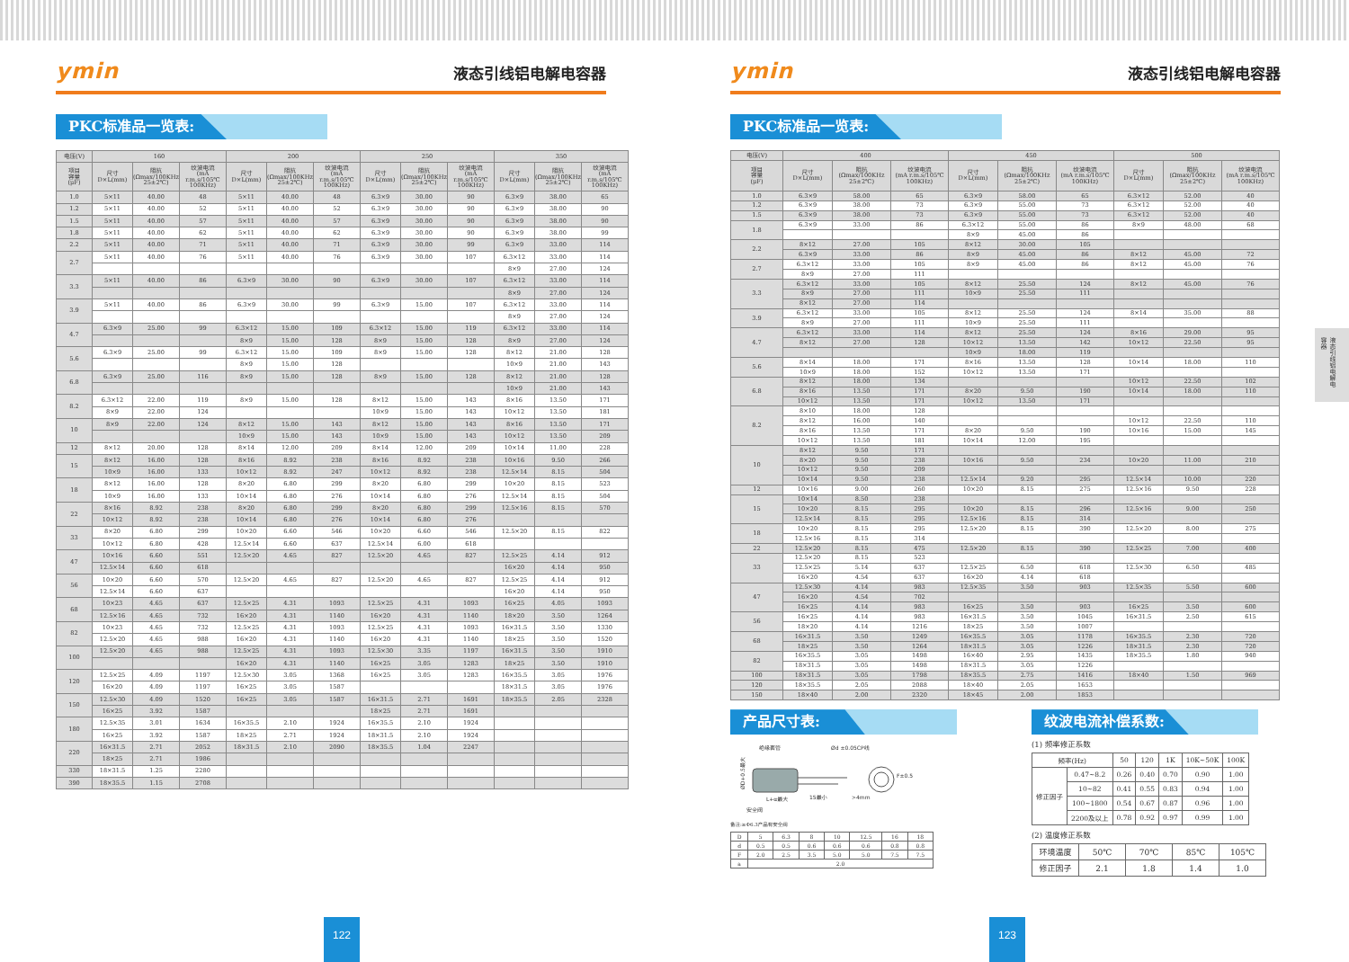ymin
液态引线铝电解电容器
PKC标准品一览表:
| 电压(V) | 160 | | | 200 | | | 250 | | | 350 | | |
| --- | --- | --- | --- | --- | --- | --- | --- | --- | --- | --- | --- | --- |
| 项目 容量 (μF) | 尺寸 D×L(mm) | 阻抗 (Ωmax/100KHz 25±2℃) | 纹波电流 (mA r.m.s/105℃ 100KHz) | 尺寸 D×L(mm) | 阻抗 (Ωmax/100KHz 25±2℃) | 纹波电流 (mA r.m.s/105℃ 100KHz) | 尺寸 D×L(mm) | 阻抗 (Ωmax/100KHz 25±2℃) | 纹波电流 (mA r.m.s/105℃ 100KHz) | 尺寸 D×L(mm) | 阻抗 (Ωmax/100KHz 25±2℃) | 纹波电流 (mA r.m.s/105℃ 100KHz) |
| 1.0 | 5×11 | 40.00 | 48 | 5×11 | 40.00 | 48 | 6.3×9 | 30.00 | 90 | 6.3×9 | 38.00 | 65 |
| 1.2 | 5×11 | 40.00 | 52 | 5×11 | 40.00 | 52 | 6.3×9 | 30.00 | 90 | 6.3×9 | 38.00 | 90 |
| 1.5 | 5×11 | 40.00 | 57 | 5×11 | 40.00 | 57 | 6.3×9 | 30.00 | 90 | 6.3×9 | 38.00 | 90 |
| 1.8 | 5×11 | 40.00 | 62 | 5×11 | 40.00 | 62 | 6.3×9 | 30.00 | 90 | 6.3×9 | 38.00 | 99 |
| 2.2 | 5×11 | 40.00 | 71 | 5×11 | 40.00 | 71 | 6.3×9 | 30.00 | 99 | 6.3×9 | 33.00 | 114 |
| 2.7 | 5×11 | 40.00 | 76 | 5×11 | 40.00 | 76 | 6.3×9 | 30.00 | 107 | 6.3×12 | 33.00 | 114 |
| | | | | | | | | | | 8×9 | 27.00 | 124 |
| 3.3 | 5×11 | 40.00 | 86 | 6.3×9 | 30.00 | 90 | 6.3×9 | 30.00 | 107 | 6.3×12 | 33.00 | 114 |
| | | | | | | | | | | 8×9 | 27.00 | 124 |
| 3.9 | 5×11 | 40.00 | 86 | 6.3×9 | 30.00 | 99 | 6.3×9 | 15.00 | 107 | 6.3×12 | 33.00 | 114 |
| | | | | | | | | | | 8×9 | 27.00 | 124 |
| 4.7 | 6.3×9 | 25.00 | 99 | 6.3×12 | 15.00 | 109 | 6.3×12 | 15.00 | 119 | 6.3×12 | 33.00 | 114 |
| | | | | 8×9 | 15.00 | 128 | 8×9 | 15.00 | 128 | 8×9 | 27.00 | 124 |
| 5.6 | 6.3×9 | 25.00 | 99 | 6.3×12 | 15.00 | 109 | 8×9 | 15.00 | 128 | 8×12 | 21.00 | 128 |
| | | | | 8×9 | 15.00 | 128 | | | | 10×9 | 21.00 | 143 |
| 6.8 | 6.3×9 | 25.00 | 116 | 8×9 | 15.00 | 128 | 8×9 | 15.00 | 128 | 8×12 | 21.00 | 128 |
| | | | | | | | | | | 10×9 | 21.00 | 143 |
| 8.2 | 6.3×12 | 22.00 | 119 | 8×9 | 15.00 | 128 | 8×12 | 15.00 | 143 | 8×16 | 13.50 | 171 |
| | 8×9 | 22.00 | 124 | | | | 10×9 | 15.00 | 143 | 10×12 | 13.50 | 181 |
| 10 | 8×9 | 22.00 | 124 | 8×12 | 15.00 | 143 | 8×12 | 15.00 | 143 | 8×16 | 13.50 | 171 |
| | | | | 10×9 | 15.00 | 143 | 10×9 | 15.00 | 143 | 10×12 | 13.50 | 209 |
| 12 | 8×12 | 20.00 | 128 | 8×14 | 12.00 | 209 | 8×14 | 12.00 | 209 | 10×14 | 11.00 | 228 |
| 15 | 8×12 | 16.00 | 128 | 8×16 | 8.92 | 238 | 8×16 | 8.92 | 238 | 10×16 | 9.50 | 266 |
| | 10×9 | 16.00 | 133 | 10×12 | 8.92 | 247 | 10×12 | 8.92 | 238 | 12.5×14 | 8.15 | 504 |
| 18 | 8×12 | 16.00 | 128 | 8×20 | 6.80 | 299 | 8×20 | 6.80 | 299 | 10×20 | 8.15 | 523 |
| | 10×9 | 16.00 | 133 | 10×14 | 6.80 | 276 | 10×14 | 6.80 | 276 | 12.5×14 | 8.15 | 504 |
| 22 | 8×16 | 8.92 | 238 | 8×20 | 6.80 | 299 | 8×20 | 6.80 | 299 | 12.5×16 | 8.15 | 570 |
| | 10×12 | 8.92 | 238 | 10×14 | 6.80 | 276 | 10×14 | 6.80 | 276 | | | |
| 33 | 8×20 | 6.80 | 299 | 10×20 | 6.60 | 546 | 10×20 | 6.60 | 546 | 12.5×20 | 8.15 | 822 |
| | 10×12 | 6.80 | 428 | 12.5×14 | 6.60 | 637 | 12.5×14 | 6.00 | 618 | | | |
| 47 | 10×16 | 6.60 | 551 | 12.5×20 | 4.65 | 827 | 12.5×20 | 4.65 | 827 | 12.5×25 | 4.14 | 912 |
| | 12.5×14 | 6.60 | 618 | | | | | | | 16×20 | 4.14 | 950 |
| 56 | 10×20 | 6.60 | 570 | 12.5×20 | 4.65 | 827 | 12.5×20 | 4.65 | 827 | 12.5×25 | 4.14 | 912 |
| | 12.5×14 | 6.60 | 637 | | | | | | | 16×20 | 4.14 | 950 |
| 68 | 10×23 | 4.65 | 637 | 12.5×25 | 4.31 | 1093 | 12.5×25 | 4.31 | 1093 | 16×25 | 4.05 | 1093 |
| | 12.5×16 | 4.65 | 732 | 16×20 | 4.31 | 1140 | 16×20 | 4.31 | 1140 | 18×20 | 3.50 | 1264 |
| 82 | 10×23 | 4.65 | 732 | 12.5×25 | 4.31 | 1093 | 12.5×25 | 4.31 | 1093 | 16×31.5 | 3.50 | 1330 |
| | 12.5×20 | 4.65 | 988 | 16×20 | 4.31 | 1140 | 16×20 | 4.31 | 1140 | 18×25 | 3.50 | 1520 |
| 100 | 12.5×20 | 4.65 | 988 | 12.5×25 | 4.31 | 1093 | 12.5×30 | 3.35 | 1197 | 16×31.5 | 3.50 | 1910 |
| | | | | 16×20 | 4.31 | 1140 | 16×25 | 3.05 | 1283 | 18×25 | 3.50 | 1910 |
| 120 | 12.5×25 | 4.09 | 1197 | 12.5×30 | 3.05 | 1368 | 16×25 | 3.05 | 1283 | 16×35.5 | 3.05 | 1976 |
| | 16×20 | 4.09 | 1197 | 16×25 | 3.05 | 1587 | | | | 18×31.5 | 3.05 | 1976 |
| 150 | 12.5×30 | 4.09 | 1520 | 16×25 | 3.05 | 1587 | 16×31.5 | 2.71 | 1691 | 18×35.5 | 2.05 | 2328 |
| | 16×25 | 3.92 | 1587 | | | | 18×25 | 2.71 | 1691 | | | |
| 180 | 12.5×35 | 3.01 | 1634 | 16×35.5 | 2.10 | 1924 | 16×35.5 | 2.10 | 1924 | | | |
| | 16×25 | 3.92 | 1587 | 18×25 | 2.71 | 1924 | 18×31.5 | 2.10 | 1924 | | | |
| 220 | 16×31.5 | 2.71 | 2052 | 18×31.5 | 2.10 | 2090 | 18×35.5 | 1.04 | 2247 | | | |
| | 18×25 | 2.71 | 1986 | | | | | | | | | |
| 330 | 18×31.5 | 1.25 | 2280 | | | | | | | | | |
| 390 | 18×35.5 | 1.15 | 2708 | | | | | | | | | |
122
ymin
液态引线铝电解电容器
PKC标准品一览表:
| 电压(V) | 400 | | | 450 | | | 500 | | |
| --- | --- | --- | --- | --- | --- | --- | --- | --- | --- |
| 项目 容量 (μF) | 尺寸 D×L(mm) | 阻抗 (Ωmax/100KHz 25±2℃) | 纹波电流 (mA r.m.s/105℃ 100KHz) | 尺寸 D×L(mm) | 阻抗 (Ωmax/100KHz 25±2℃) | 纹波电流 (mA r.m.s/105℃ 100KHz) | 尺寸 D×L(mm) | 阻抗 (Ωmax/100KHz 25±2℃) | 纹波电流 (mA r.m.s/105℃ 100KHz) |
| 1.0 | 6.3×9 | 58.00 | 65 | 6.3×9 | 58.00 | 65 | 6.3×12 | 52.00 | 40 |
| 1.2 | 6.3×9 | 38.00 | 73 | 6.3×9 | 55.00 | 73 | 6.3×12 | 52.00 | 40 |
| 1.5 | 6.3×9 | 38.00 | 73 | 6.3×9 | 55.00 | 73 | 6.3×12 | 52.00 | 40 |
| 1.8 | 6.3×9 | 33.00 | 86 | 6.3×12 | 55.00 | 86 | 8×9 | 48.00 | 68 |
| | | | | 8×9 | 45.00 | 86 | | | |
| 2.2 | 8×12 | 27.00 | 105 | 8×12 | 30.00 | 105 | | | |
| | 6.3×9 | 33.00 | 86 | 8×9 | 45.00 | 86 | 8×12 | 45.00 | 72 |
| 2.7 | 6.3×12 | 33.00 | 105 | 8×9 | 45.00 | 86 | 8×12 | 45.00 | 76 |
| | 8×9 | 27.00 | 111 | | | | | | |
| 3.3 | 6.3×12 | 33.00 | 105 | 8×12 | 25.50 | 124 | 8×12 | 45.00 | 76 |
| | 8×9 | 27.00 | 111 | 10×9 | 25.50 | 111 | | | |
| | 8×12 | 27.00 | 114 | | | | | | |
| 3.9 | 6.3×12 | 33.00 | 105 | 8×12 | 25.50 | 124 | 8×14 | 35.00 | 88 |
| | 8×9 | 27.00 | 111 | 10×9 | 25.50 | 111 | | | |
| 4.7 | 6.3×12 | 33.00 | 114 | 8×12 | 25.50 | 124 | 8×16 | 29.00 | 95 |
| | 8×12 | 27.00 | 128 | 10×12 | 13.50 | 142 | 10×12 | 22.50 | 95 |
| | | | | 10×9 | 18.00 | 119 | | | |
| 5.6 | 8×14 | 18.00 | 171 | 8×16 | 13.50 | 128 | 10×14 | 18.00 | 110 |
| | 10×9 | 18.00 | 152 | 10×12 | 13.50 | 171 | | | |
| 6.8 | 8×12 | 18.00 | 134 | | | | 10×12 | 22.50 | 102 |
| | 8×16 | 13.50 | 171 | 8×20 | 9.50 | 190 | 10×14 | 18.00 | 110 |
| | 10×12 | 13.50 | 171 | 10×12 | 13.50 | 171 | | | |
| 8.2 | 8×10 | 18.00 | 128 | | | | | | |
| | 8×12 | 16.00 | 140 | | | | 10×12 | 22.50 | 110 |
| | 8×16 | 13.50 | 171 | 8×20 | 9.50 | 190 | 10×16 | 15.00 | 145 |
| | 10×12 | 13.50 | 181 | 10×14 | 12.00 | 195 | | | |
| 10 | 8×12 | 9.50 | 171 | | | | | | |
| | 8×20 | 9.50 | 238 | 10×16 | 9.50 | 234 | 10×20 | 11.00 | 210 |
| | 10×12 | 9.50 | 209 | | | | | | |
| | 10×14 | 9.50 | 238 | 12.5×14 | 9.20 | 295 | 12.5×14 | 10.00 | 220 |
| 12 | 10×16 | 9.00 | 260 | 10×20 | 8.15 | 275 | 12.5×16 | 9.50 | 228 |
| 15 | 10×14 | 8.50 | 238 | | | | | | |
| | 10×20 | 8.15 | 295 | 10×20 | 8.15 | 296 | 12.5×16 | 9.00 | 250 |
| | 12.5×14 | 8.15 | 295 | 12.5×16 | 8.15 | 314 | | | |
| 18 | 10×20 | 8.15 | 295 | 12.5×20 | 8.15 | 390 | 12.5×20 | 8.00 | 275 |
| | 12.5×16 | 8.15 | 314 | | | | | | |
| 22 | 12.5×20 | 8.15 | 475 | 12.5×20 | 8.15 | 390 | 12.5×25 | 7.00 | 400 |
| 33 | 12.5×20 | 8.15 | 523 | | | | | | |
| | 12.5×25 | 5.14 | 637 | 12.5×25 | 6.50 | 618 | 12.5×30 | 6.50 | 485 |
| | 16×20 | 4.54 | 637 | 16×20 | 4.14 | 618 | | | |
| 47 | 12.5×30 | 4.14 | 983 | 12.5×35 | 3.50 | 903 | 12.5×35 | 5.50 | 600 |
| | 16×20 | 4.54 | 702 | | | | | | |
| | 16×25 | 4.14 | 983 | 16×25 | 3.50 | 903 | 16×25 | 3.50 | 600 |
| 56 | 16×25 | 4.14 | 983 | 16×31.5 | 3.50 | 1045 | 16×31.5 | 2.50 | 615 |
| | 18×20 | 4.14 | 1216 | 18×25 | 3.50 | 1007 | | | |
| 68 | 16×31.5 | 3.50 | 1249 | 16×35.5 | 3.05 | 1178 | 16×35.5 | 2.30 | 720 |
| | 18×25 | 3.50 | 1264 | 18×31.5 | 3.05 | 1226 | 18×31.5 | 2.30 | 720 |
| 82 | 16×35.5 | 3.05 | 1498 | 16×40 | 2.95 | 1435 | 18×35.5 | 1.80 | 940 |
| | 18×31.5 | 3.05 | 1498 | 18×31.5 | 3.05 | 1226 | | | |
| 100 | 18×31.5 | 3.05 | 1798 | 18×35.5 | 2.75 | 1416 | 18×40 | 1.50 | 969 |
| 120 | 18×35.5 | 2.05 | 2088 | 18×40 | 2.05 | 1653 | | | |
| 150 | 18×40 | 2.00 | 2320 | 18×45 | 2.00 | 1853 | | | |
产品尺寸表:
绝缘套管
Ød ±0.05CP线
F±0.5
ØD+0.5最大
L+α最大
15最小
>4mm
安全阀
备注:≥Φ6.3产品有安全阀
| D | 5 | 6.3 | 8 | 10 | 12.5 | 16 | 18 |
| d | 0.5 | 0.5 | 0.6 | 0.6 | 0.6 | 0.8 | 0.8 |
| F | 2.0 | 2.5 | 3.5 | 5.0 | 5.0 | 7.5 | 7.5 |
| a | 2.0 | | | | | | |
纹波电流补偿系数:
(1) 频率修正系数
| 频率(Hz) | | 50 | 120 | 1K | 10K~50K | 100K |
| --- | --- | --- | --- | --- | --- | --- |
| 修正因子 | 0.47~8.2 | 0.26 | 0.40 | 0.70 | 0.90 | 1.00 |
| | 10~82 | 0.41 | 0.55 | 0.83 | 0.94 | 1.00 |
| | 100~1800 | 0.54 | 0.67 | 0.87 | 0.96 | 1.00 |
| | 2200及以上 | 0.78 | 0.92 | 0.97 | 0.99 | 1.00 |
(2) 温度修正系数
| 环境温度 | 50℃ | 70℃ | 85℃ | 105℃ |
| 修正因子 | 2.1 | 1.8 | 1.4 | 1.0 |
液态引线铝电解电容器
123